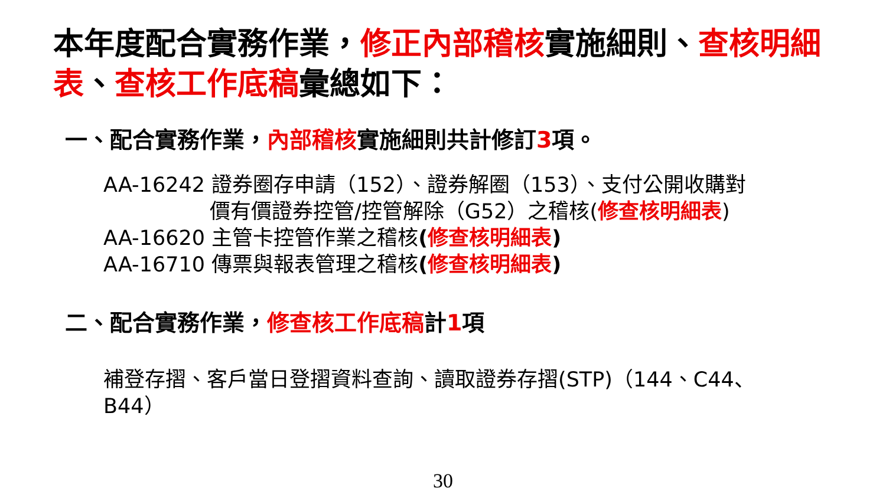本年度配合實務作業，修正內部稽核實施細則、查核明細表、查核工作底稿彙總如下：
一、配合實務作業，內部稽核實施細則共計修訂3項。
AA-16242 證券圈存申請（152）、證券解圈（153）、支付公開收購對
價有價證券控管/控管解除（G52）之稽核(修查核明細表)
AA-16620 主管卡控管作業之稽核(修查核明細表)
AA-16710 傳票與報表管理之稽核(修查核明細表)
二、配合實務作業，修查核工作底稿計1項
補登存摺、客戶當日登摺資料查詢、讀取證券存摺(STP)（144、C44、B44）
30